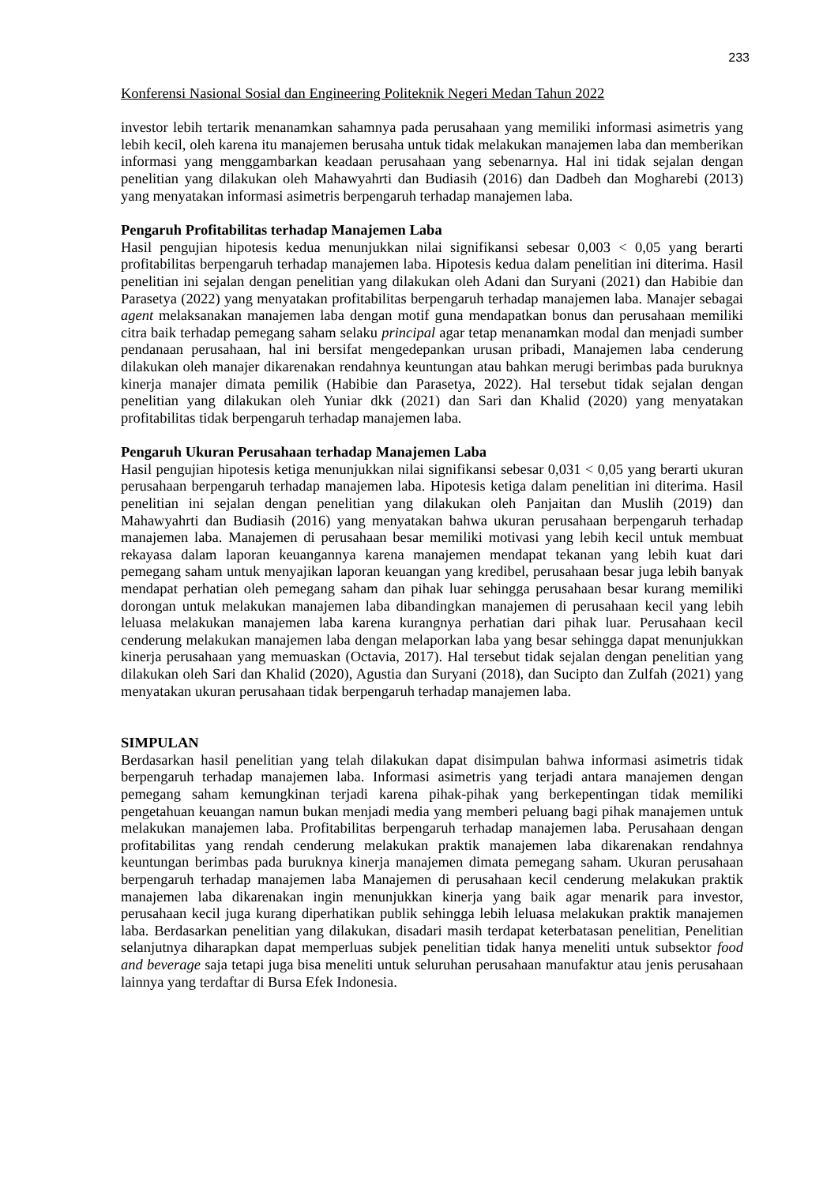233
Konferensi Nasional Sosial dan Engineering Politeknik Negeri Medan Tahun 2022
investor lebih tertarik menanamkan sahamnya pada perusahaan yang memiliki informasi asimetris yang lebih kecil, oleh karena itu manajemen berusaha untuk tidak melakukan manajemen laba dan memberikan informasi yang menggambarkan keadaan perusahaan yang sebenarnya. Hal ini tidak sejalan dengan penelitian yang dilakukan oleh Mahawyahrti dan Budiasih (2016) dan Dadbeh dan Mogharebi (2013) yang menyatakan informasi asimetris berpengaruh terhadap manajemen laba.
Pengaruh Profitabilitas terhadap Manajemen Laba
Hasil pengujian hipotesis kedua menunjukkan nilai signifikansi sebesar 0,003 < 0,05 yang berarti profitabilitas berpengaruh terhadap manajemen laba. Hipotesis kedua dalam penelitian ini diterima. Hasil penelitian ini sejalan dengan penelitian yang dilakukan oleh Adani dan Suryani (2021) dan Habibie dan Parasetya (2022) yang menyatakan profitabilitas berpengaruh terhadap manajemen laba. Manajer sebagai agent melaksanakan manajemen laba dengan motif guna mendapatkan bonus dan perusahaan memiliki citra baik terhadap pemegang saham selaku principal agar tetap menanamkan modal dan menjadi sumber pendanaan perusahaan, hal ini bersifat mengedepankan urusan pribadi, Manajemen laba cenderung dilakukan oleh manajer dikarenakan rendahnya keuntungan atau bahkan merugi berimbas pada buruknya kinerja manajer dimata pemilik (Habibie dan Parasetya, 2022). Hal tersebut tidak sejalan dengan penelitian yang dilakukan oleh Yuniar dkk (2021) dan Sari dan Khalid (2020) yang menyatakan profitabilitas tidak berpengaruh terhadap manajemen laba.
Pengaruh Ukuran Perusahaan terhadap Manajemen Laba
Hasil pengujian hipotesis ketiga menunjukkan nilai signifikansi sebesar 0,031 < 0,05 yang berarti ukuran perusahaan berpengaruh terhadap manajemen laba. Hipotesis ketiga dalam penelitian ini diterima. Hasil penelitian ini sejalan dengan penelitian yang dilakukan oleh Panjaitan dan Muslih (2019) dan Mahawyahrti dan Budiasih (2016) yang menyatakan bahwa ukuran perusahaan berpengaruh terhadap manajemen laba. Manajemen di perusahaan besar memiliki motivasi yang lebih kecil untuk membuat rekayasa dalam laporan keuangannya karena manajemen mendapat tekanan yang lebih kuat dari pemegang saham untuk menyajikan laporan keuangan yang kredibel, perusahaan besar juga lebih banyak mendapat perhatian oleh pemegang saham dan pihak luar sehingga perusahaan besar kurang memiliki dorongan untuk melakukan manajemen laba dibandingkan manajemen di perusahaan kecil yang lebih leluasa melakukan manajemen laba karena kurangnya perhatian dari pihak luar. Perusahaan kecil cenderung melakukan manajemen laba dengan melaporkan laba yang besar sehingga dapat menunjukkan kinerja perusahaan yang memuaskan (Octavia, 2017). Hal tersebut tidak sejalan dengan penelitian yang dilakukan oleh Sari dan Khalid (2020), Agustia dan Suryani (2018), dan Sucipto dan Zulfah (2021) yang menyatakan ukuran perusahaan tidak berpengaruh terhadap manajemen laba.
SIMPULAN
Berdasarkan hasil penelitian yang telah dilakukan dapat disimpulan bahwa informasi asimetris tidak berpengaruh terhadap manajemen laba. Informasi asimetris yang terjadi antara manajemen dengan pemegang saham kemungkinan terjadi karena pihak-pihak yang berkepentingan tidak memiliki pengetahuan keuangan namun bukan menjadi media yang memberi peluang bagi pihak manajemen untuk melakukan manajemen laba. Profitabilitas berpengaruh terhadap manajemen laba. Perusahaan dengan profitabilitas yang rendah cenderung melakukan praktik manajemen laba dikarenakan rendahnya keuntungan berimbas pada buruknya kinerja manajemen dimata pemegang saham. Ukuran perusahaan berpengaruh terhadap manajemen laba Manajemen di perusahaan kecil cenderung melakukan praktik manajemen laba dikarenakan ingin menunjukkan kinerja yang baik agar menarik para investor, perusahaan kecil juga kurang diperhatikan publik sehingga lebih leluasa melakukan praktik manajemen laba. Berdasarkan penelitian yang dilakukan, disadari masih terdapat keterbatasan penelitian, Penelitian selanjutnya diharapkan dapat memperluas subjek penelitian tidak hanya meneliti untuk subsektor food and beverage saja tetapi juga bisa meneliti untuk seluruhan perusahaan manufaktur atau jenis perusahaan lainnya yang terdaftar di Bursa Efek Indonesia.